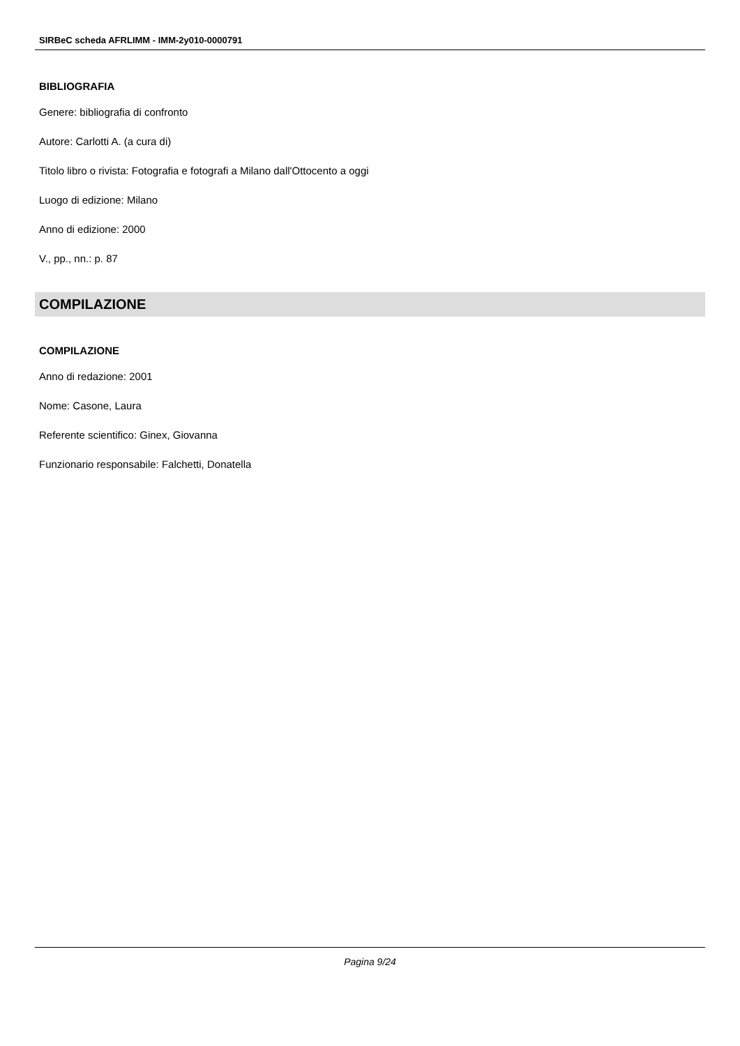SIRBeC scheda AFRLIMM - IMM-2y010-0000791
BIBLIOGRAFIA
Genere: bibliografia di confronto
Autore: Carlotti A. (a cura di)
Titolo libro o rivista: Fotografia e fotografi a Milano dall'Ottocento a oggi
Luogo di edizione: Milano
Anno di edizione: 2000
V., pp., nn.: p. 87
COMPILAZIONE
COMPILAZIONE
Anno di redazione: 2001
Nome: Casone, Laura
Referente scientifico: Ginex, Giovanna
Funzionario responsabile: Falchetti, Donatella
Pagina 9/24